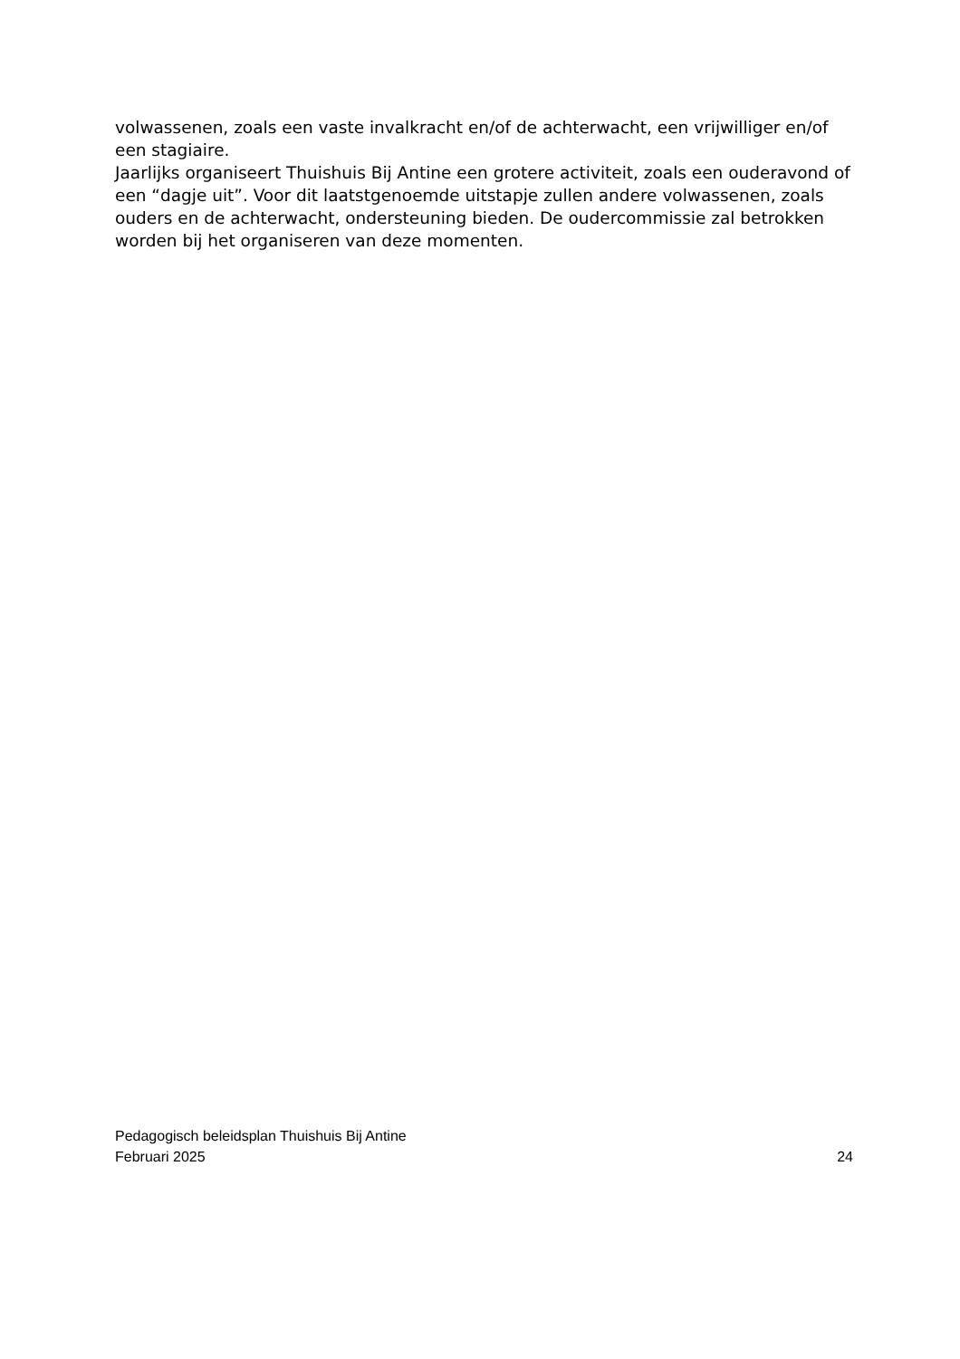volwassenen, zoals een vaste invalkracht en/of de achterwacht, een vrijwilliger en/of een stagiaire.
Jaarlijks organiseert Thuishuis Bij Antine een grotere activiteit, zoals een ouderavond of een “dagje uit”. Voor dit laatstgenoemde uitstapje zullen andere volwassenen, zoals ouders en de achterwacht, ondersteuning bieden. De oudercommissie zal betrokken worden bij het organiseren van deze momenten.
Pedagogisch beleidsplan Thuishuis Bij Antine
Februari 2025 24